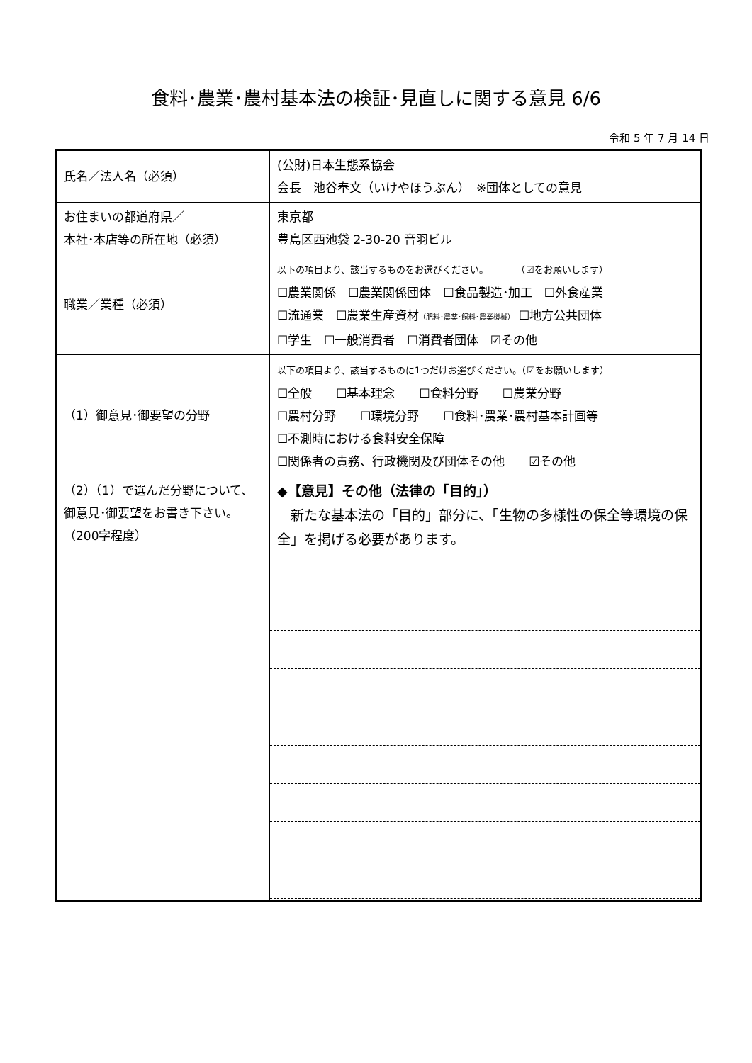食料･農業･農村基本法の検証･見直しに関する意見 6/6
令和 5 年 7 月 14 日
| 氏名／法人名（必須） | (公財)日本生態系協会 会長 池谷奉文（いけやほうぶん） ※団体としての意見 |
| お住まいの都道府県／ 本社･本店等の所在地（必須） | 東京都 豊島区西池袋 2-30-20 音羽ビル |
| 職業／業種（必須） | 以下の項目より、該当するものをお選びください。 （☑をお願いします） ☐農業関係 ☐農業関係団体 ☐食品製造･加工 ☐外食産業 ☐流通業 ☐農業生産資材 （肥料･農薬･飼料･農業機械） ☐地方公共団体 ☐学生 ☐一般消費者 ☐消費者団体 ☑その他 |
| （1）御意見･御要望の分野 | 以下の項目より、該当するものに1つだけお選びください。（☑をお願いします） ☐全般 ☐基本理念 ☐食料分野 ☐農業分野 ☐農村分野 ☐環境分野 ☐食料･農業･農村基本計画等 ☐不測時における食料安全保障 ☐関係者の責務、行政機関及び団体その他 ☑その他 |
| （2）（1）で選んだ分野について、 御意見･御要望をお書き下さい。 （200字程度） | ◆【意見】その他（法律の「目的」） 新たな基本法の「目的」部分に、「生物の多様性の保全等環境の保全」を掲げる必要があります。 |